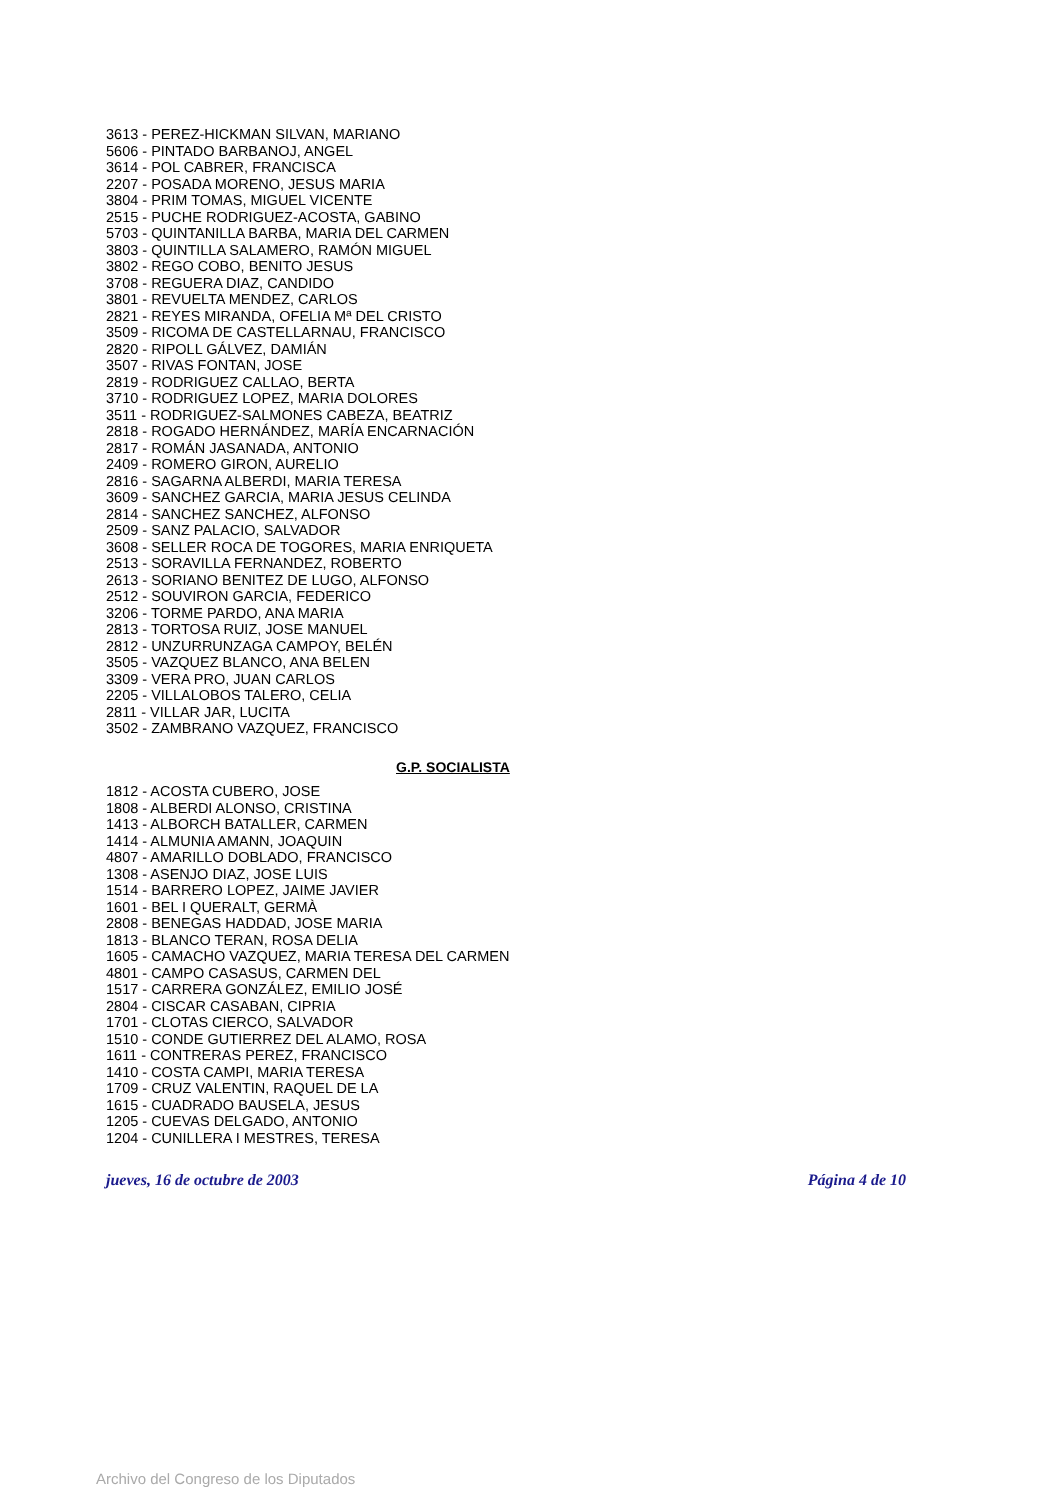3613 - PEREZ-HICKMAN SILVAN, MARIANO
5606 - PINTADO BARBANOJ, ANGEL
3614 - POL CABRER, FRANCISCA
2207 - POSADA MORENO, JESUS MARIA
3804 - PRIM TOMAS, MIGUEL VICENTE
2515 - PUCHE RODRIGUEZ-ACOSTA, GABINO
5703 - QUINTANILLA BARBA, MARIA DEL CARMEN
3803 - QUINTILLA SALAMERO, RAMÓN MIGUEL
3802 - REGO COBO, BENITO JESUS
3708 - REGUERA DIAZ, CANDIDO
3801 - REVUELTA MENDEZ, CARLOS
2821 - REYES MIRANDA, OFELIA Mª DEL CRISTO
3509 - RICOMA DE CASTELLARNAU, FRANCISCO
2820 - RIPOLL GÁLVEZ, DAMIÁN
3507 - RIVAS FONTAN, JOSE
2819 - RODRIGUEZ CALLAO, BERTA
3710 - RODRIGUEZ LOPEZ, MARIA DOLORES
3511 - RODRIGUEZ-SALMONES CABEZA, BEATRIZ
2818 - ROGADO HERNÁNDEZ, MARÍA ENCARNACIÓN
2817 - ROMÁN JASANADA, ANTONIO
2409 - ROMERO GIRON, AURELIO
2816 - SAGARNA ALBERDI, MARIA TERESA
3609 - SANCHEZ GARCIA, MARIA JESUS CELINDA
2814 - SANCHEZ SANCHEZ, ALFONSO
2509 - SANZ PALACIO, SALVADOR
3608 - SELLER ROCA DE TOGORES, MARIA ENRIQUETA
2513 - SORAVILLA FERNANDEZ, ROBERTO
2613 - SORIANO BENITEZ DE LUGO, ALFONSO
2512 - SOUVIRON GARCIA, FEDERICO
3206 - TORME PARDO, ANA MARIA
2813 - TORTOSA RUIZ, JOSE MANUEL
2812 - UNZURRUNZAGA CAMPOY, BELÉN
3505 - VAZQUEZ BLANCO, ANA BELEN
3309 - VERA PRO, JUAN CARLOS
2205 - VILLALOBOS TALERO, CELIA
2811 - VILLAR JAR, LUCITA
3502 - ZAMBRANO VAZQUEZ, FRANCISCO
G.P. SOCIALISTA
1812 - ACOSTA CUBERO, JOSE
1808 - ALBERDI ALONSO, CRISTINA
1413 - ALBORCH BATALLER, CARMEN
1414 - ALMUNIA AMANN, JOAQUIN
4807 - AMARILLO DOBLADO, FRANCISCO
1308 - ASENJO DIAZ, JOSE LUIS
1514 - BARRERO LOPEZ, JAIME JAVIER
1601 - BEL I QUERALT, GERMÀ
2808 - BENEGAS HADDAD, JOSE MARIA
1813 - BLANCO TERAN, ROSA DELIA
1605 - CAMACHO VAZQUEZ, MARIA TERESA DEL CARMEN
4801 - CAMPO CASASUS, CARMEN DEL
1517 - CARRERA GONZÁLEZ, EMILIO JOSÉ
2804 - CISCAR CASABAN, CIPRIA
1701 - CLOTAS CIERCO, SALVADOR
1510 - CONDE GUTIERREZ DEL ALAMO, ROSA
1611 - CONTRERAS PEREZ, FRANCISCO
1410 - COSTA CAMPI, MARIA TERESA
1709 - CRUZ VALENTIN, RAQUEL DE LA
1615 - CUADRADO BAUSELA, JESUS
1205 - CUEVAS DELGADO, ANTONIO
1204 - CUNILLERA I MESTRES, TERESA
jueves, 16 de octubre de 2003 Página 4 de 10
Archivo del Congreso de los Diputados